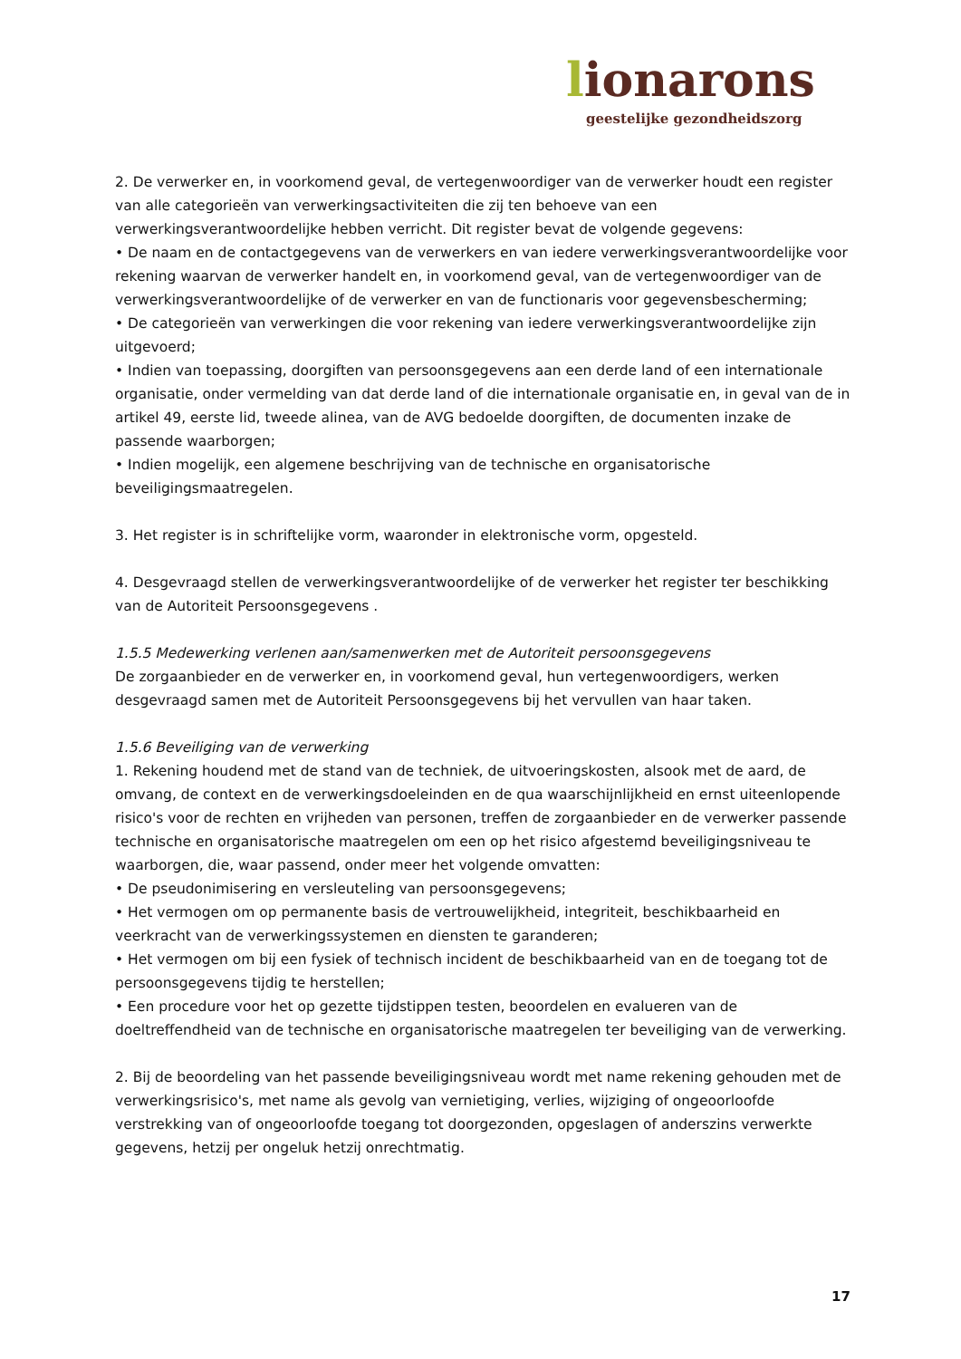lionarons
geestelijke gezondheidszorg
2. De verwerker en, in voorkomend geval, de vertegenwoordiger van de verwerker houdt een register van alle categorieën van verwerkingsactiviteiten die zij ten behoeve van een verwerkingsverantwoordelijke hebben verricht. Dit register bevat de volgende gegevens:
• De naam en de contactgegevens van de verwerkers en van iedere verwerkingsverantwoordelijke voor rekening waarvan de verwerker handelt en, in voorkomend geval, van de vertegenwoordiger van de verwerkingsverantwoordelijke of de verwerker en van de functionaris voor gegevensbescherming;
• De categorieën van verwerkingen die voor rekening van iedere verwerkingsverantwoordelijke zijn uitgevoerd;
• Indien van toepassing, doorgiften van persoonsgegevens aan een derde land of een internationale organisatie, onder vermelding van dat derde land of die internationale organisatie en, in geval van de in artikel 49, eerste lid, tweede alinea, van de AVG bedoelde doorgiften, de documenten inzake de passende waarborgen;
• Indien mogelijk, een algemene beschrijving van de technische en organisatorische beveiligingsmaatregelen.
3. Het register is in schriftelijke vorm, waaronder in elektronische vorm, opgesteld.
4. Desgevraagd stellen de verwerkingsverantwoordelijke of de verwerker het register ter beschikking van de Autoriteit Persoonsgegevens .
1.5.5 Medewerking verlenen aan/samenwerken met de Autoriteit persoonsgegevens
De zorgaanbieder en de verwerker en, in voorkomend geval, hun vertegenwoordigers, werken desgevraagd samen met de Autoriteit Persoonsgegevens bij het vervullen van haar taken.
1.5.6 Beveiliging van de verwerking
1. Rekening houdend met de stand van de techniek, de uitvoeringskosten, alsook met de aard, de omvang, de context en de verwerkingsdoeleinden en de qua waarschijnlijkheid en ernst uiteenlopende risico's voor de rechten en vrijheden van personen, treffen de zorgaanbieder en de verwerker passende technische en organisatorische maatregelen om een op het risico afgestemd beveiligingsniveau te waarborgen, die, waar passend, onder meer het volgende omvatten:
• De pseudonimisering en versleuteling van persoonsgegevens;
• Het vermogen om op permanente basis de vertrouwelijkheid, integriteit, beschikbaarheid en veerkracht van de verwerkingssystemen en diensten te garanderen;
• Het vermogen om bij een fysiek of technisch incident de beschikbaarheid van en de toegang tot de persoonsgegevens tijdig te herstellen;
• Een procedure voor het op gezette tijdstippen testen, beoordelen en evalueren van de doeltreffendheid van de technische en organisatorische maatregelen ter beveiliging van de verwerking.
2. Bij de beoordeling van het passende beveiligingsniveau wordt met name rekening gehouden met de verwerkingsrisico's, met name als gevolg van vernietiging, verlies, wijziging of ongeoorloofde verstrekking van of ongeoorloofde toegang tot doorgezonden, opgeslagen of anderszins verwerkte gegevens, hetzij per ongeluk hetzij onrechtmatig.
17